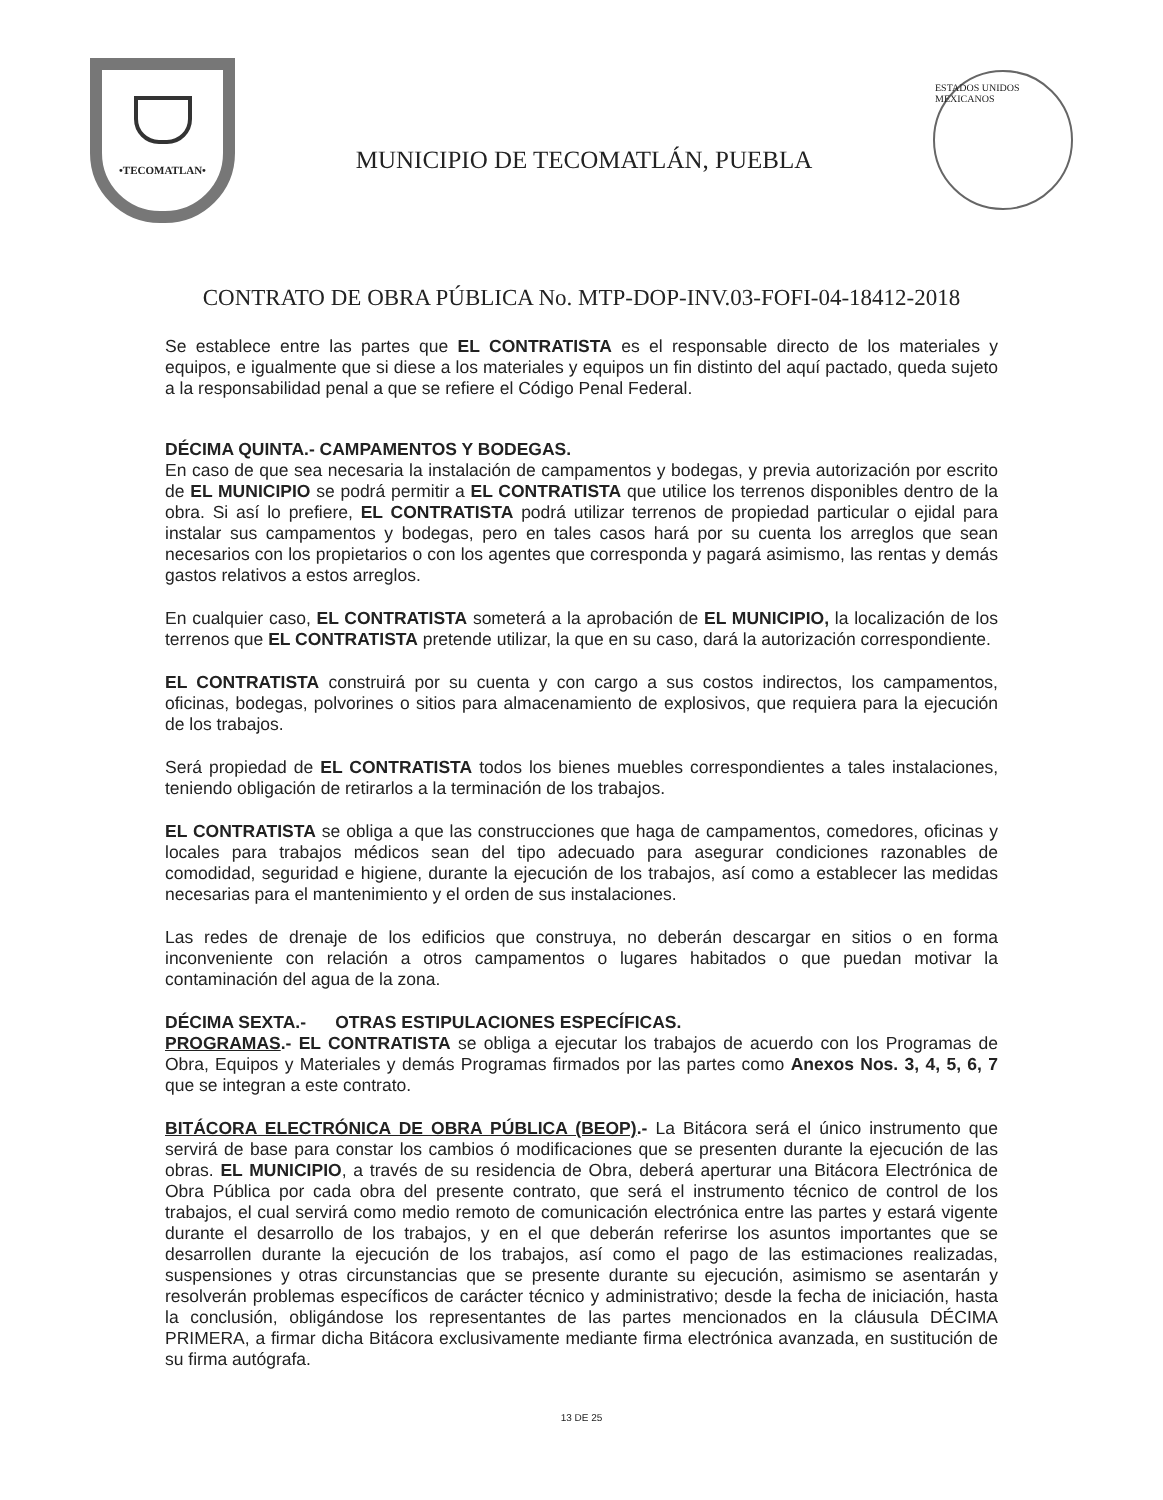•TECOMATLAN•
MUNICIPIO DE TECOMATLÁN, PUEBLA
ESTADOS UNIDOS MEXICANOS
CONTRATO DE OBRA PÚBLICA No. MTP-DOP-INV.03-FOFI-04-18412-2018
Se establece entre las partes que EL CONTRATISTA es el responsable directo de los materiales y equipos, e igualmente que si diese a los materiales y equipos un fin distinto del aquí pactado, queda sujeto a la responsabilidad penal a que se refiere el Código Penal Federal.
DÉCIMA QUINTA.- CAMPAMENTOS Y BODEGAS.
En caso de que sea necesaria la instalación de campamentos y bodegas, y previa autorización por escrito de EL MUNICIPIO se podrá permitir a EL CONTRATISTA que utilice los terrenos disponibles dentro de la obra. Si así lo prefiere, EL CONTRATISTA podrá utilizar terrenos de propiedad particular o ejidal para instalar sus campamentos y bodegas, pero en tales casos hará por su cuenta los arreglos que sean necesarios con los propietarios o con los agentes que corresponda y pagará asimismo, las rentas y demás gastos relativos a estos arreglos.
En cualquier caso, EL CONTRATISTA someterá a la aprobación de EL MUNICIPIO, la localización de los terrenos que EL CONTRATISTA pretende utilizar, la que en su caso, dará la autorización correspondiente.
EL CONTRATISTA construirá por su cuenta y con cargo a sus costos indirectos, los campamentos, oficinas, bodegas, polvorines o sitios para almacenamiento de explosivos, que requiera para la ejecución de los trabajos.
Será propiedad de EL CONTRATISTA todos los bienes muebles correspondientes a tales instalaciones, teniendo obligación de retirarlos a la terminación de los trabajos.
EL CONTRATISTA se obliga a que las construcciones que haga de campamentos, comedores, oficinas y locales para trabajos médicos sean del tipo adecuado para asegurar condiciones razonables de comodidad, seguridad e higiene, durante la ejecución de los trabajos, así como a establecer las medidas necesarias para el mantenimiento y el orden de sus instalaciones.
Las redes de drenaje de los edificios que construya, no deberán descargar en sitios o en forma inconveniente con relación a otros campamentos o lugares habitados o que puedan motivar la contaminación del agua de la zona.
DÉCIMA SEXTA.- OTRAS ESTIPULACIONES ESPECÍFICAS.
PROGRAMAS.- EL CONTRATISTA se obliga a ejecutar los trabajos de acuerdo con los Programas de Obra, Equipos y Materiales y demás Programas firmados por las partes como Anexos Nos. 3, 4, 5, 6, 7 que se integran a este contrato.
BITÁCORA ELECTRÓNICA DE OBRA PÚBLICA (BEOP).- La Bitácora será el único instrumento que servirá de base para constar los cambios ó modificaciones que se presenten durante la ejecución de las obras. EL MUNICIPIO, a través de su residencia de Obra, deberá aperturar una Bitácora Electrónica de Obra Pública por cada obra del presente contrato, que será el instrumento técnico de control de los trabajos, el cual servirá como medio remoto de comunicación electrónica entre las partes y estará vigente durante el desarrollo de los trabajos, y en el que deberán referirse los asuntos importantes que se desarrollen durante la ejecución de los trabajos, así como el pago de las estimaciones realizadas, suspensiones y otras circunstancias que se presente durante su ejecución, asimismo se asentarán y resolverán problemas específicos de carácter técnico y administrativo; desde la fecha de iniciación, hasta la conclusión, obligándose los representantes de las partes mencionados en la cláusula DÉCIMA PRIMERA, a firmar dicha Bitácora exclusivamente mediante firma electrónica avanzada, en sustitución de su firma autógrafa.
13 DE 25